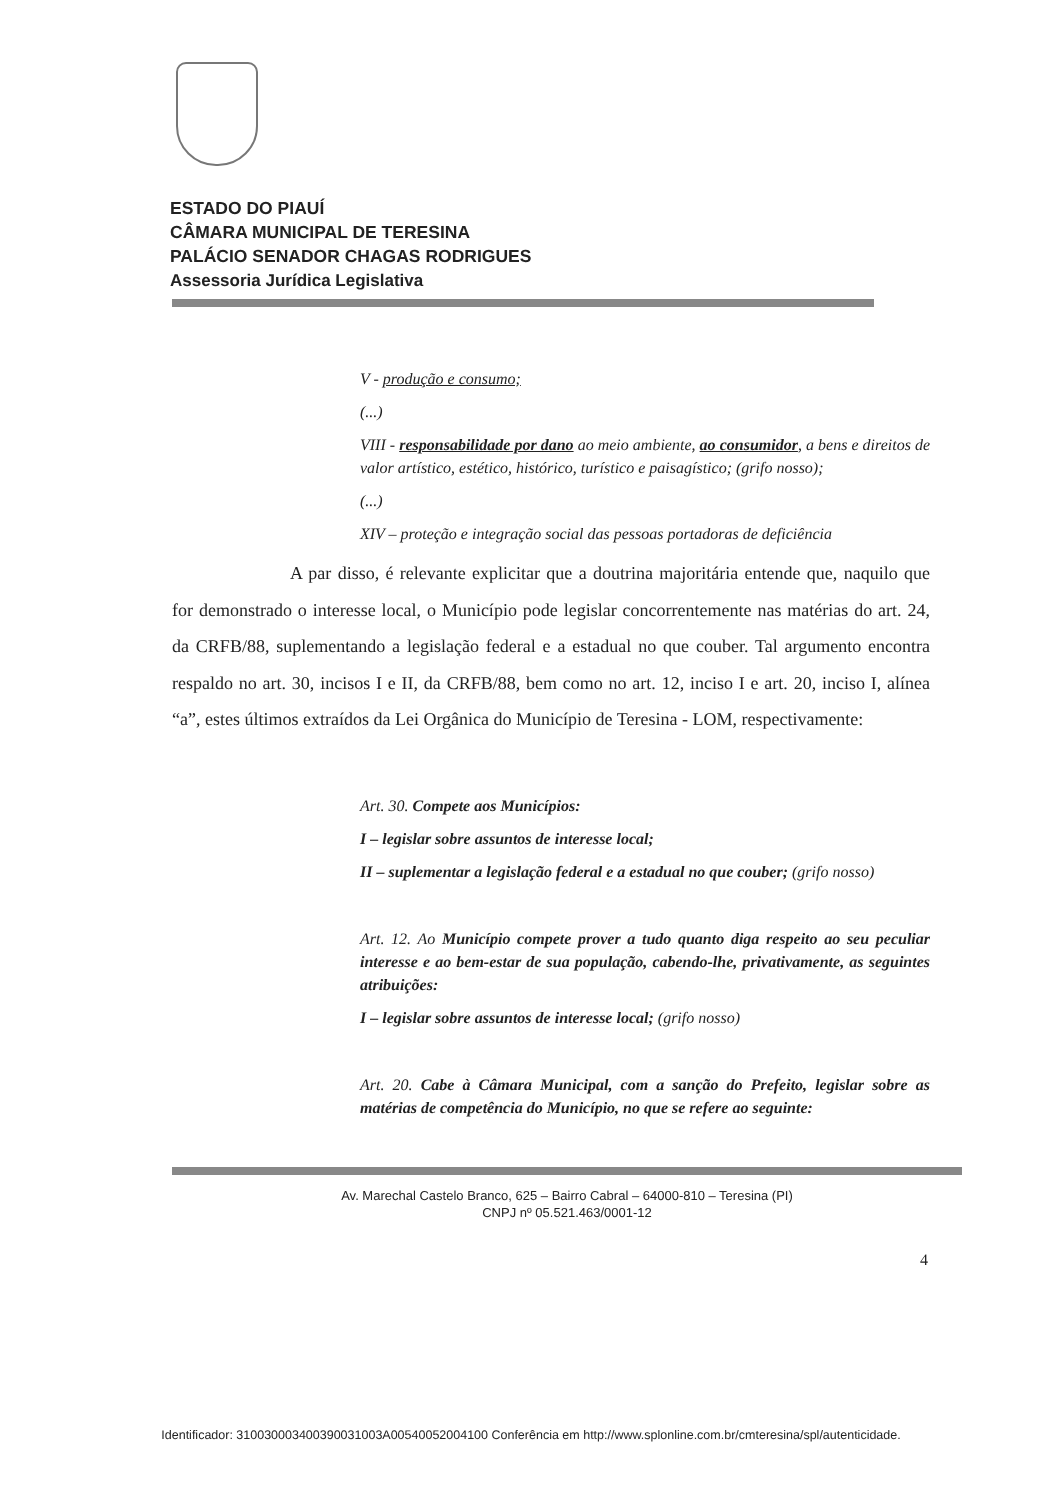ESTADO DO PIAUÍ
CÂMARA MUNICIPAL DE TERESINA
PALÁCIO SENADOR CHAGAS RODRIGUES
Assessoria Jurídica Legislativa
V - produção e consumo;
(...)
VIII - responsabilidade por dano ao meio ambiente, ao consumidor, a bens e direitos de valor artístico, estético, histórico, turístico e paisagístico; (grifo nosso);
(...)
XIV – proteção e integração social das pessoas portadoras de deficiência
A par disso, é relevante explicitar que a doutrina majoritária entende que, naquilo que for demonstrado o interesse local, o Município pode legislar concorrentemente nas matérias do art. 24, da CRFB/88, suplementando a legislação federal e a estadual no que couber. Tal argumento encontra respaldo no art. 30, incisos I e II, da CRFB/88, bem como no art. 12, inciso I e art. 20, inciso I, alínea “a”, estes últimos extraídos da Lei Orgânica do Município de Teresina - LOM, respectivamente:
Art. 30. Compete aos Municípios:
I – legislar sobre assuntos de interesse local;
II – suplementar a legislação federal e a estadual no que couber; (grifo nosso)
Art. 12. Ao Município compete prover a tudo quanto diga respeito ao seu peculiar interesse e ao bem-estar de sua população, cabendo-lhe, privativamente, as seguintes atribuições:
I – legislar sobre assuntos de interesse local; (grifo nosso)
Art. 20. Cabe à Câmara Municipal, com a sanção do Prefeito, legislar sobre as matérias de competência do Município, no que se refere ao seguinte:
Av. Marechal Castelo Branco, 625 – Bairro Cabral – 64000-810 – Teresina (PI)
CNPJ nº 05.521.463/0001-12
4
Identificador: 310030003400390031003A00540052004100 Conferência em http://www.splonline.com.br/cmteresina/spl/autenticidade.